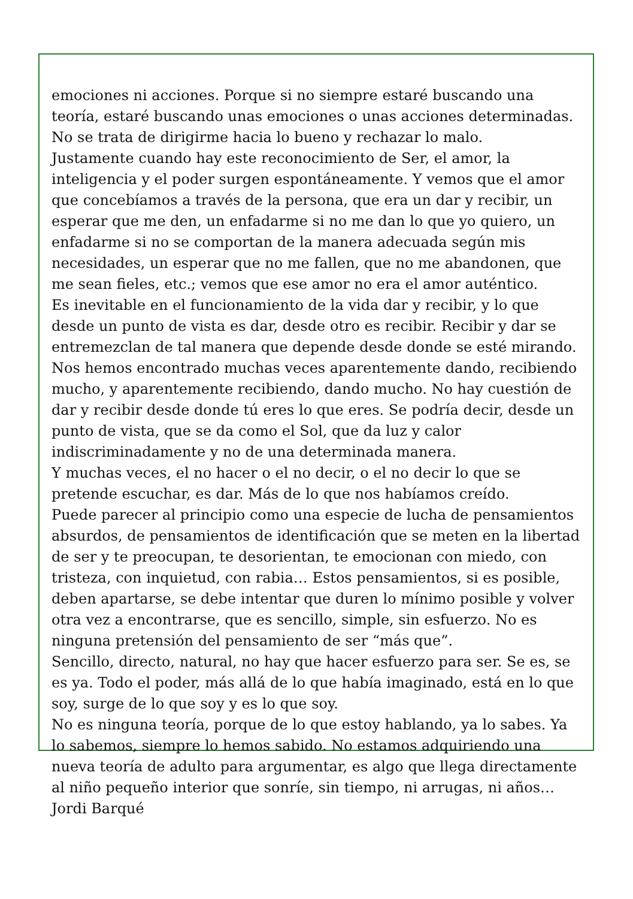emociones ni acciones. Porque si no siempre estaré buscando una teoría, estaré buscando unas emociones o unas acciones determinadas. No se trata de dirigirme hacia lo bueno y rechazar lo malo.
Justamente cuando hay este reconocimiento de Ser, el amor, la inteligencia y el poder surgen espontáneamente. Y vemos que el amor que concebíamos a través de la persona, que era un dar y recibir, un esperar que me den, un enfadarme si no me dan lo que yo quiero, un enfadarme si no se comportan de la manera adecuada según mis necesidades, un esperar que no me fallen, que no me abandonen, que me sean fieles, etc.; vemos que ese amor no era el amor auténtico.
Es inevitable en el funcionamiento de la vida dar y recibir, y lo que desde un punto de vista es dar, desde otro es recibir. Recibir y dar se entremezclan de tal manera que depende desde donde se esté mirando. Nos hemos encontrado muchas veces aparentemente dando, recibiendo mucho, y aparentemente recibiendo, dando mucho. No hay cuestión de dar y recibir desde donde tú eres lo que eres. Se podría decir, desde un punto de vista, que se da como el Sol, que da luz y calor indiscriminadamente y no de una determinada manera.
Y muchas veces, el no hacer o el no decir, o el no decir lo que se pretende escuchar, es dar. Más de lo que nos habíamos creído.
Puede parecer al principio como una especie de lucha de pensamientos absurdos, de pensamientos de identificación que se meten en la libertad de ser y te preocupan, te desorientan, te emocionan con miedo, con tristeza, con inquietud, con rabia… Estos pensamientos, si es posible, deben apartarse, se debe intentar que duren lo mínimo posible y volver otra vez a encontrarse, que es sencillo, simple, sin esfuerzo. No es ninguna pretensión del pensamiento de ser “más que”.
Sencillo, directo, natural, no hay que hacer esfuerzo para ser. Se es, se es ya. Todo el poder, más allá de lo que había imaginado, está en lo que soy, surge de lo que soy y es lo que soy.
No es ninguna teoría, porque de lo que estoy hablando, ya lo sabes. Ya lo sabemos, siempre lo hemos sabido. No estamos adquiriendo una nueva teoría de adulto para argumentar, es algo que llega directamente al niño pequeño interior que sonríe, sin tiempo, ni arrugas, ni años…
Jordi Barqué